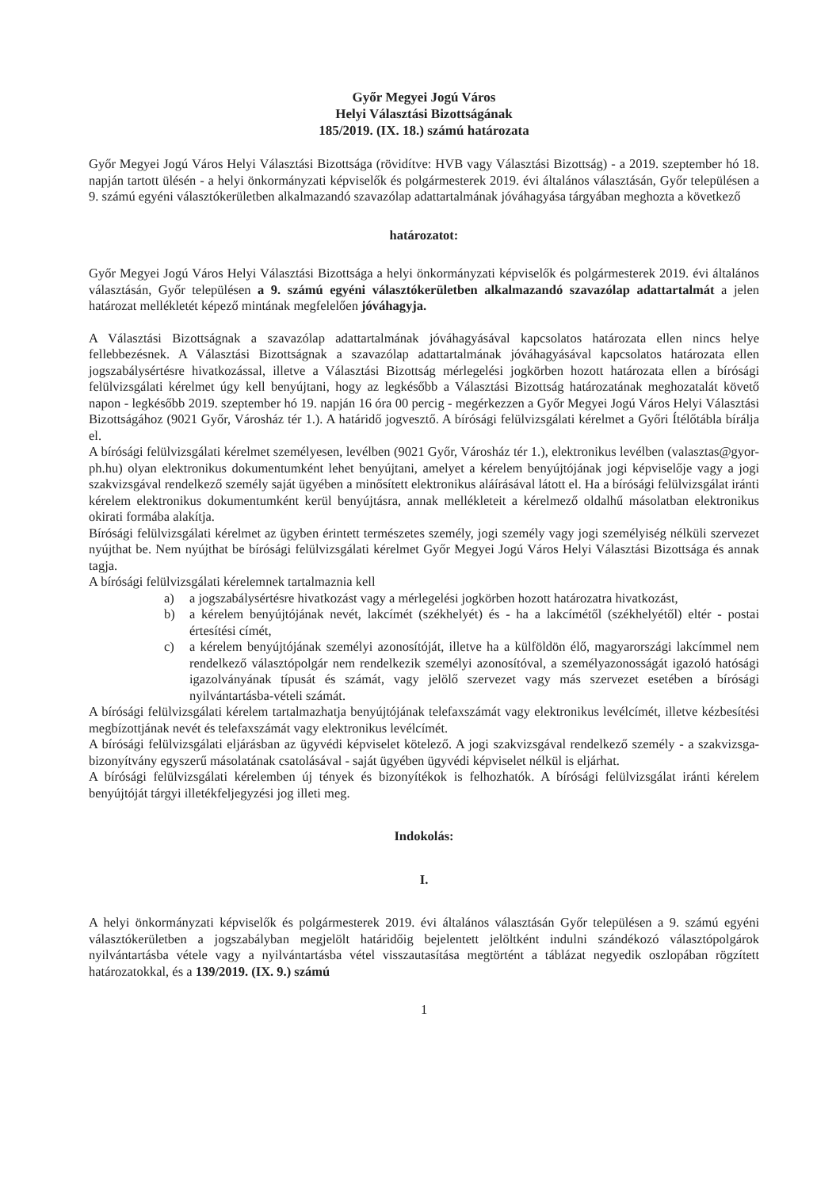Győr Megyei Jogú Város
Helyi Választási Bizottságának
185/2019. (IX. 18.) számú határozata
Győr Megyei Jogú Város Helyi Választási Bizottsága (rövidítve: HVB vagy Választási Bizottság) - a 2019. szeptember hó 18. napján tartott ülésén - a helyi önkormányzati képviselők és polgármesterek 2019. évi általános választásán, Győr településen a 9. számú egyéni választókerületben alkalmazandó szavazólap adattartalmának jóváhagyása tárgyában meghozta a következő
határozatot:
Győr Megyei Jogú Város Helyi Választási Bizottsága a helyi önkormányzati képviselők és polgármesterek 2019. évi általános választásán, Győr településen a 9. számú egyéni választókerületben alkalmazandó szavazólap adattartalmát a jelen határozat mellékletét képező mintának megfelelően jóváhagyja.
A Választási Bizottságnak a szavazólap adattartalmának jóváhagyásával kapcsolatos határozata ellen nincs helye fellebbezésnek. A Választási Bizottságnak a szavazólap adattartalmának jóváhagyásával kapcsolatos határozata ellen jogszabálysértésre hivatkozással, illetve a Választási Bizottság mérlegelési jogkörben hozott határozata ellen a bírósági felülvizsgálati kérelmet úgy kell benyújtani, hogy az legkésőbb a Választási Bizottság határozatának meghozatalát követő napon - legkésőbb 2019. szeptember hó 19. napján 16 óra 00 percig - megérkezzen a Győr Megyei Jogú Város Helyi Választási Bizottságához (9021 Győr, Városház tér 1.). A határidő jogvesztő. A bírósági felülvizsgálati kérelmet a Győri Ítélőtábla bírálja el.
A bírósági felülvizsgálati kérelmet személyesen, levélben (9021 Győr, Városház tér 1.), elektronikus levélben (valasztas@gyor-ph.hu) olyan elektronikus dokumentumként lehet benyújtani, amelyet a kérelem benyújtójának jogi képviselője vagy a jogi szakvizsgával rendelkező személy saját ügyében a minősített elektronikus aláírásával látott el. Ha a bírósági felülvizsgálat iránti kérelem elektronikus dokumentumként kerül benyújtásra, annak mellékleteit a kérelmező oldalhű másolatban elektronikus okirati formába alakítja.
Bírósági felülvizsgálati kérelmet az ügyben érintett természetes személy, jogi személy vagy jogi személyiség nélküli szervezet nyújthat be. Nem nyújthat be bírósági felülvizsgálati kérelmet Győr Megyei Jogú Város Helyi Választási Bizottsága és annak tagja.
A bírósági felülvizsgálati kérelemnek tartalmaznia kell
a) a jogszabálysértésre hivatkozást vagy a mérlegelési jogkörben hozott határozatra hivatkozást,
b) a kérelem benyújtójának nevét, lakcímét (székhelyét) és - ha a lakcímétől (székhelyétől) eltér - postai értesítési címét,
c) a kérelem benyújtójának személyi azonosítóját, illetve ha a külföldön élő, magyarországi lakcímmel nem rendelkező választópolgár nem rendelkezik személyi azonosítóval, a személyazonosságát igazoló hatósági igazolványának típusát és számát, vagy jelölő szervezet vagy más szervezet esetében a bírósági nyilvántartásba-vételi számát.
A bírósági felülvizsgálati kérelem tartalmazhatja benyújtójának telefaxszámát vagy elektronikus levélcímét, illetve kézbesítési megbízottjának nevét és telefaxszámát vagy elektronikus levélcímét.
A bírósági felülvizsgálati eljárásban az ügyvédi képviselet kötelező. A jogi szakvizsgával rendelkező személy - a szakvizsga-bizonyítvány egyszerű másolatának csatolásával - saját ügyében ügyvédi képviselet nélkül is eljárhat.
A bírósági felülvizsgálati kérelemben új tények és bizonyítékok is felhozhatók. A bírósági felülvizsgálat iránti kérelem benyújtóját tárgyi illetékfeljegyzési jog illeti meg.
Indokolás:
I.
A helyi önkormányzati képviselők és polgármesterek 2019. évi általános választásán Győr településen a 9. számú egyéni választókerületben a jogszabályban megjelölt határidőig bejelentett jelöltként indulni szándékozó választópolgárok nyilvántartásba vétele vagy a nyilvántartásba vétel visszautasítása megtörtént a táblázat negyedik oszlopában rögzített határozatokkal, és a 139/2019. (IX. 9.) számú
1